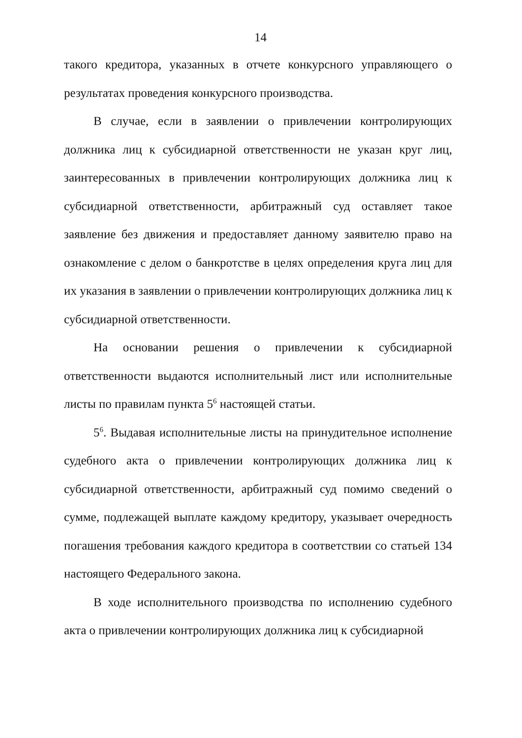14
такого кредитора, указанных в отчете конкурсного управляющего о результатах проведения конкурсного производства.
В случае, если в заявлении о привлечении контролирующих должника лиц к субсидиарной ответственности не указан круг лиц, заинтересованных в привлечении контролирующих должника лиц к субсидиарной ответственности, арбитражный суд оставляет такое заявление без движения и предоставляет данному заявителю право на ознакомление с делом о банкротстве в целях определения круга лиц для их указания в заявлении о привлечении контролирующих должника лиц к субсидиарной ответственности.
На основании решения о привлечении к субсидиарной ответственности выдаются исполнительный лист или исполнительные листы по правилам пункта 5<sup>6</sup> настоящей статьи.
5<sup>6</sup>. Выдавая исполнительные листы на принудительное исполнение судебного акта о привлечении контролирующих должника лиц к субсидиарной ответственности, арбитражный суд помимо сведений о сумме, подлежащей выплате каждому кредитору, указывает очередность погашения требования каждого кредитора в соответствии со статьей 134 настоящего Федерального закона.
В ходе исполнительного производства по исполнению судебного акта о привлечении контролирующих должника лиц к субсидиарной